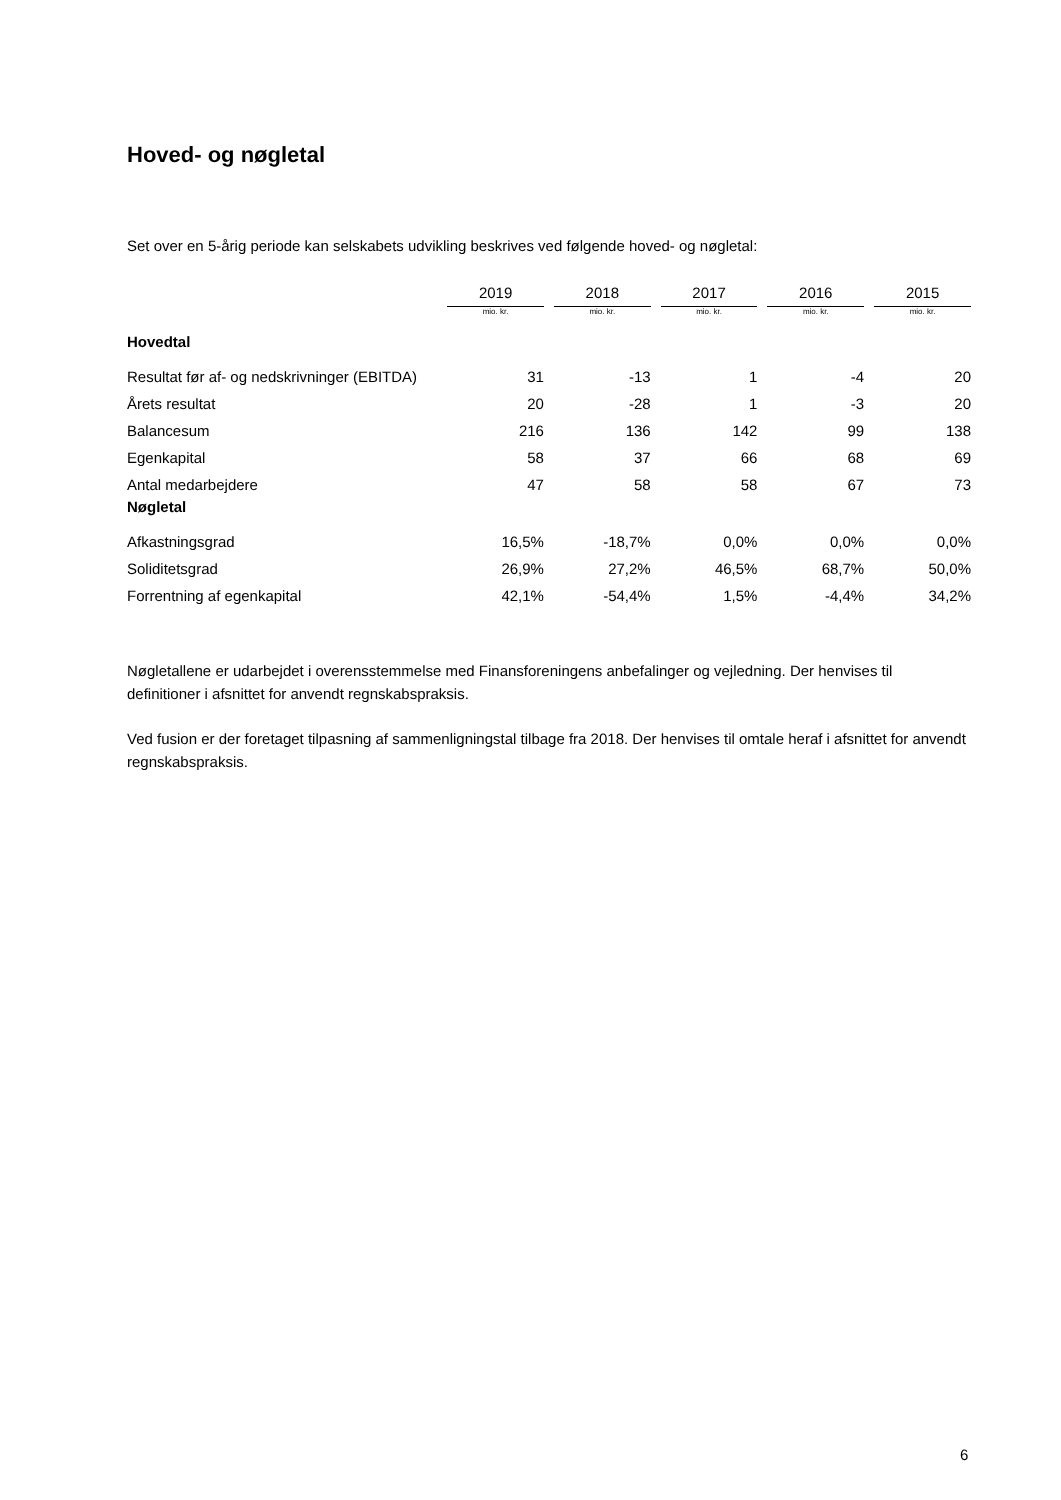Hoved- og nøgletal
Set over en 5-årig periode kan selskabets udvikling beskrives ved følgende hoved- og nøgletal:
| | 2019 | | 2018 | | 2017 | | 2016 | | 2015 |
| | mio. kr. | | mio. kr. | | mio. kr. | | mio. kr. | | mio. kr. |
| Hovedtal | | | | | | | | | |
| Resultat før af- og nedskrivninger (EBITDA) | 31 | | -13 | | 1 | | -4 | | 20 |
| Årets resultat | 20 | | -28 | | 1 | | -3 | | 20 |
| Balancesum | 216 | | 136 | | 142 | | 99 | | 138 |
| Egenkapital | 58 | | 37 | | 66 | | 68 | | 69 |
| Antal medarbejdere | 47 | | 58 | | 58 | | 67 | | 73 |
| Nøgletal | | | | | | | | | |
| Afkastningsgrad | 16,5% | | -18,7% | | 0,0% | | 0,0% | | 0,0% |
| Soliditetsgrad | 26,9% | | 27,2% | | 46,5% | | 68,7% | | 50,0% |
| Forrentning af egenkapital | 42,1% | | -54,4% | | 1,5% | | -4,4% | | 34,2% |
Nøgletallene er udarbejdet i overensstemmelse med Finansforeningens anbefalinger og vejledning. Der henvises til definitioner i afsnittet for anvendt regnskabspraksis.
Ved fusion er der foretaget tilpasning af sammenligningstal tilbage fra 2018. Der henvises til omtale heraf i afsnittet for anvendt regnskabspraksis.
6